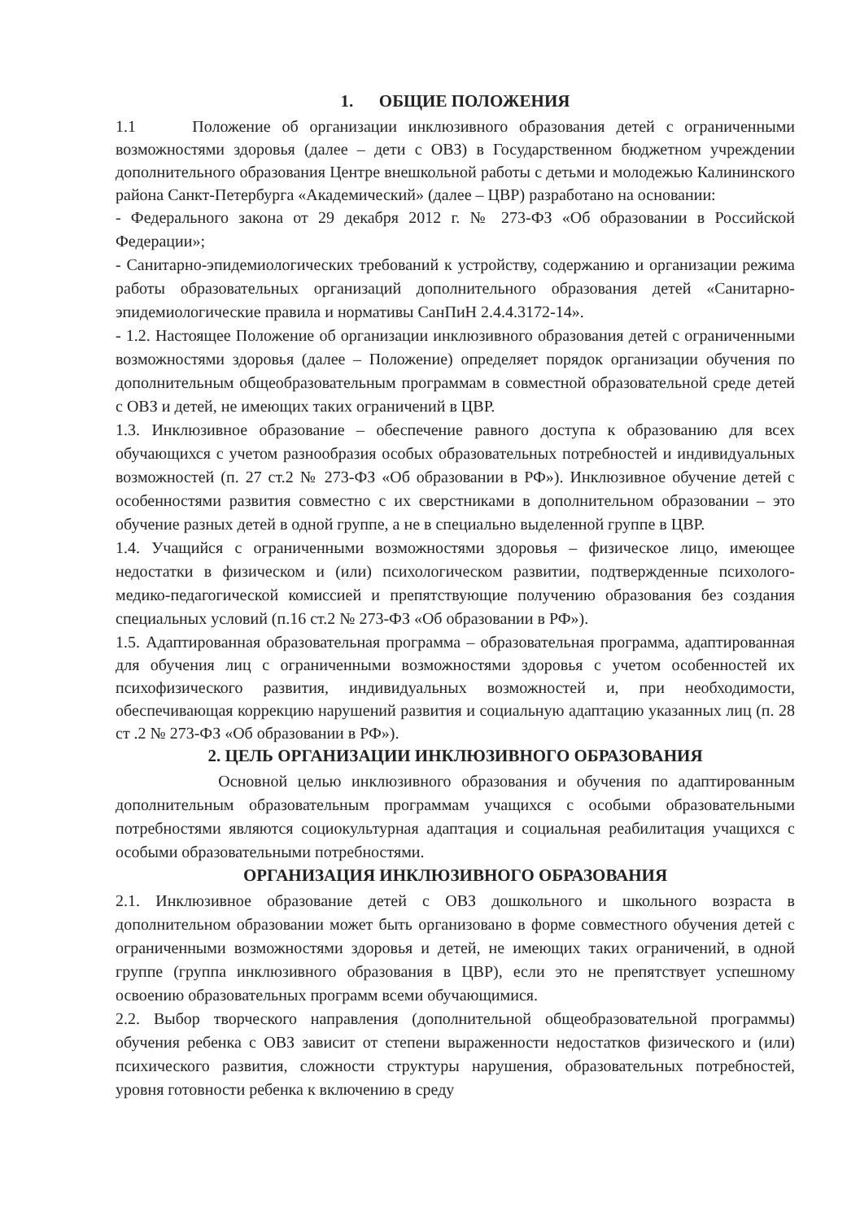1. ОБЩИЕ ПОЛОЖЕНИЯ
1.1 Положение об организации инклюзивного образования детей с ограниченными возможностями здоровья (далее – дети с ОВЗ) в Государственном бюджетном учреждении дополнительного образования Центре внешкольной работы с детьми и молодежью Калининского района Санкт-Петербурга «Академический» (далее – ЦВР) разработано на основании:
- Федерального закона от 29 декабря 2012 г. № 273-ФЗ «Об образовании в Российской Федерации»;
- Санитарно-эпидемиологических требований к устройству, содержанию и организации режима работы образовательных организаций дополнительного образования детей «Санитарно-эпидемиологические правила и нормативы СанПиН 2.4.4.3172-14».
- 1.2. Настоящее Положение об организации инклюзивного образования детей с ограниченными возможностями здоровья (далее – Положение) определяет порядок организации обучения по дополнительным общеобразовательным программам в совместной образовательной среде детей с ОВЗ и детей, не имеющих таких ограничений в ЦВР.
1.3. Инклюзивное образование – обеспечение равного доступа к образованию для всех обучающихся с учетом разнообразия особых образовательных потребностей и индивидуальных возможностей (п. 27 ст.2 № 273-ФЗ «Об образовании в РФ»). Инклюзивное обучение детей с особенностями развития совместно с их сверстниками в дополнительном образовании – это обучение разных детей в одной группе, а не в специально выделенной группе в ЦВР.
1.4. Учащийся с ограниченными возможностями здоровья – физическое лицо, имеющее недостатки в физическом и (или) психологическом развитии, подтвержденные психолого-медико-педагогической комиссией и препятствующие получению образования без создания специальных условий (п.16 ст.2 № 273-ФЗ «Об образовании в РФ»).
1.5. Адаптированная образовательная программа – образовательная программа, адаптированная для обучения лиц с ограниченными возможностями здоровья с учетом особенностей их психофизического развития, индивидуальных возможностей и, при необходимости, обеспечивающая коррекцию нарушений развития и социальную адаптацию указанных лиц (п. 28 ст .2 № 273-ФЗ «Об образовании в РФ»).
2. ЦЕЛЬ ОРГАНИЗАЦИИ ИНКЛЮЗИВНОГО ОБРАЗОВАНИЯ
Основной целью инклюзивного образования и обучения по адаптированным дополнительным образовательным программам учащихся с особыми образовательными потребностями являются социокультурная адаптация и социальная реабилитация учащихся с особыми образовательными потребностями.
ОРГАНИЗАЦИЯ ИНКЛЮЗИВНОГО ОБРАЗОВАНИЯ
2.1. Инклюзивное образование детей с ОВЗ дошкольного и школьного возраста в дополнительном образовании может быть организовано в форме совместного обучения детей с ограниченными возможностями здоровья и детей, не имеющих таких ограничений, в одной группе (группа инклюзивного образования в ЦВР), если это не препятствует успешному освоению образовательных программ всеми обучающимися.
2.2. Выбор творческого направления (дополнительной общеобразовательной программы) обучения ребенка с ОВЗ зависит от степени выраженности недостатков физического и (или) психического развития, сложности структуры нарушения, образовательных потребностей, уровня готовности ребенка к включению в среду